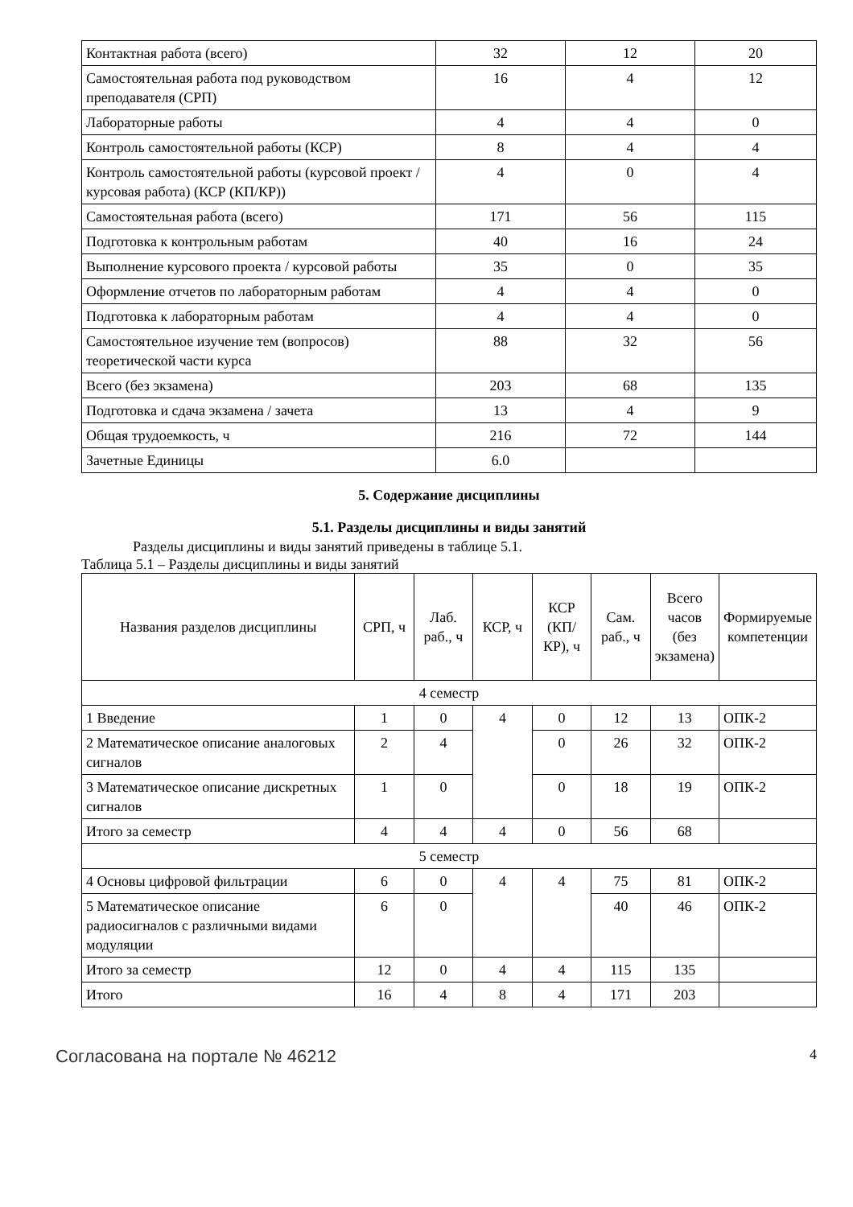| Контактная работа (всего) | 32 | 12 | 20 |
| Самостоятельная работа под руководством преподавателя (СРП) | 16 | 4 | 12 |
| Лабораторные работы | 4 | 4 | 0 |
| Контроль самостоятельной работы (КСР) | 8 | 4 | 4 |
| Контроль самостоятельной работы (курсовой проект / курсовая работа) (КСР (КП/КР)) | 4 | 0 | 4 |
| Самостоятельная работа (всего) | 171 | 56 | 115 |
| Подготовка к контрольным работам | 40 | 16 | 24 |
| Выполнение курсового проекта / курсовой работы | 35 | 0 | 35 |
| Оформление отчетов по лабораторным работам | 4 | 4 | 0 |
| Подготовка к лабораторным работам | 4 | 4 | 0 |
| Самостоятельное изучение тем (вопросов) теоретической части курса | 88 | 32 | 56 |
| Всего (без экзамена) | 203 | 68 | 135 |
| Подготовка и сдача экзамена / зачета | 13 | 4 | 9 |
| Общая трудоемкость, ч | 216 | 72 | 144 |
| Зачетные Единицы | 6.0 | | |
5. Содержание дисциплины
5.1. Разделы дисциплины и виды занятий
Разделы дисциплины и виды занятий приведены в таблице 5.1.
Таблица 5.1 – Разделы дисциплины и виды занятий
| Названия разделов дисциплины | СРП, ч | Лаб. раб., ч | КСР, ч | КСР (КП/КР), ч | Сам. раб., ч | Всего часов (без экзамена) | Формируемые компетенции |
| --- | --- | --- | --- | --- | --- | --- | --- |
| 4 семестр | | | | | | | |
| 1 Введение | 1 | 0 | 4 | 0 | 12 | 13 | ОПК-2 |
| 2 Математическое описание аналоговых сигналов | 2 | 4 | | 0 | 26 | 32 | ОПК-2 |
| 3 Математическое описание дискретных сигналов | 1 | 0 | | 0 | 18 | 19 | ОПК-2 |
| Итого за семестр | 4 | 4 | 4 | 0 | 56 | 68 | |
| 5 семестр | | | | | | | |
| 4 Основы цифровой фильтрации | 6 | 0 | 4 | 4 | 75 | 81 | ОПК-2 |
| 5 Математическое описание радиосигналов с различными видами модуляции | 6 | 0 | | | 40 | 46 | ОПК-2 |
| Итого за семестр | 12 | 0 | 4 | 4 | 115 | 135 | |
| Итого | 16 | 4 | 8 | 4 | 171 | 203 | |
Согласована на портале № 46212 4